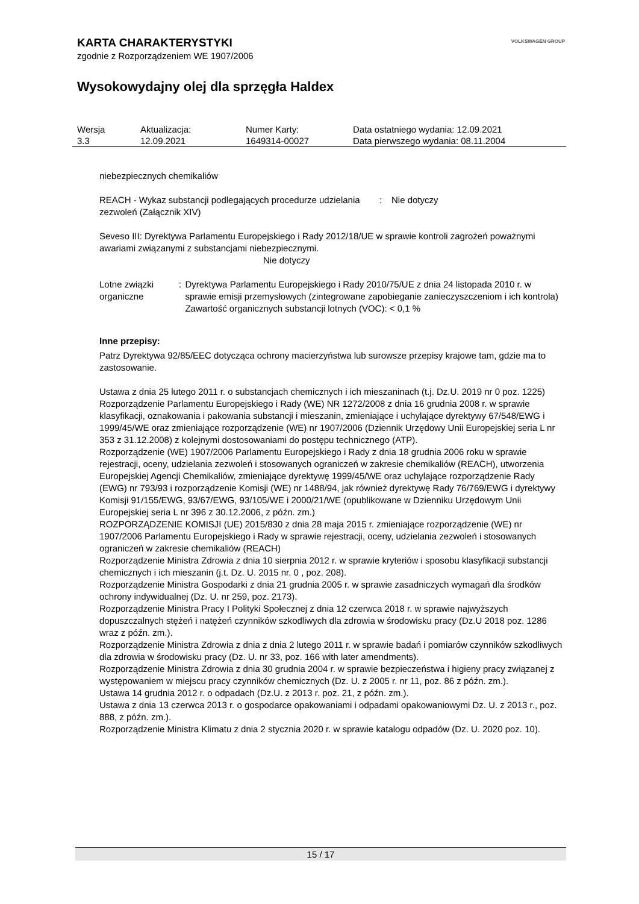VOLKSWAGEN GROUP
KARTA CHARAKTERYSTYKI
zgodnie z Rozporządzeniem WE 1907/2006
Wysokowydajny olej dla sprzęgła Haldex
| Wersja | Aktualizacja: | Numer Karty: | Data ostatniego wydania: 12.09.2021 |
| 3.3 | 12.09.2021 | 1649314-00027 | Data pierwszego wydania: 08.11.2004 |
niebezpiecznych chemikaliów
REACH - Wykaz substancji podlegających procedurze udzielania zezwoleń (Załącznik XIV)
: Nie dotyczy
Seveso III: Dyrektywa Parlamentu Europejskiego i Rady 2012/18/UE w sprawie kontroli zagrożeń poważnymi awariami związanymi z substancjami niebezpiecznymi.
Nie dotyczy
Lotne związki organiczne : Dyrektywa Parlamentu Europejskiego i Rady 2010/75/UE z dnia 24 listopada 2010 r. w sprawie emisji przemysłowych (zintegrowane zapobieganie zanieczyszczeniom i ich kontrola)
Zawartość organicznych substancji lotnych (VOC): < 0,1 %
Inne przepisy:
Patrz Dyrektywa 92/85/EEC dotycząca ochrony macierzyństwa lub surowsze przepisy krajowe tam, gdzie ma to zastosowanie.
Ustawa z dnia 25 lutego 2011 r. o substancjach chemicznych i ich mieszaninach (t.j. Dz.U. 2019 nr 0 poz. 1225)
Rozporządzenie Parlamentu Europejskiego i Rady (WE) NR 1272/2008 z dnia 16 grudnia 2008 r. w sprawie klasyfikacji, oznakowania i pakowania substancji i mieszanin, zmieniające i uchylające dyrektywy 67/548/EWG i 1999/45/WE oraz zmieniające rozporządzenie (WE) nr 1907/2006 (Dziennik Urzędowy Unii Europejskiej seria L nr 353 z 31.12.2008) z kolejnymi dostosowaniami do postępu technicznego (ATP).
Rozporządzenie (WE) 1907/2006 Parlamentu Europejskiego i Rady z dnia 18 grudnia 2006 roku w sprawie rejestracji, oceny, udzielania zezwoleń i stosowanych ograniczeń w zakresie chemikaliów (REACH), utworzenia Europejskiej Agencji Chemikaliów, zmieniające dyrektywę 1999/45/WE oraz uchylające rozporządzenie Rady (EWG) nr 793/93 i rozporządzenie Komisji (WE) nr 1488/94, jak również dyrektywę Rady 76/769/EWG i dyrektywy Komisji 91/155/EWG, 93/67/EWG, 93/105/WE i 2000/21/WE (opublikowane w Dzienniku Urzędowym Unii Europejskiej seria L nr 396 z 30.12.2006, z późn. zm.)
ROZPORZĄDZENIE KOMISJI (UE) 2015/830 z dnia 28 maja 2015 r. zmieniające rozporządzenie (WE) nr 1907/2006 Parlamentu Europejskiego i Rady w sprawie rejestracji, oceny, udzielania zezwoleń i stosowanych ograniczeń w zakresie chemikaliów (REACH)
Rozporządzenie Ministra Zdrowia z dnia 10 sierpnia 2012 r. w sprawie kryteriów i sposobu klasyfikacji substancji chemicznych i ich mieszanin (j.t. Dz. U. 2015 nr. 0 , poz. 208).
Rozporządzenie Ministra Gospodarki z dnia 21 grudnia 2005 r. w sprawie zasadniczych wymagań dla środków ochrony indywidualnej (Dz. U. nr 259, poz. 2173).
Rozporządzenie Ministra Pracy I Polityki Społecznej z dnia 12 czerwca 2018 r. w sprawie najwyższych dopuszczalnych stężeń i natężeń czynników szkodliwych dla zdrowia w środowisku pracy (Dz.U 2018 poz. 1286 wraz z późn. zm.).
Rozporządzenie Ministra Zdrowia z dnia z dnia 2 lutego 2011 r. w sprawie badań i pomiarów czynników szkodliwych dla zdrowia w środowisku pracy (Dz. U. nr 33, poz. 166 with later amendments).
Rozporządzenie Ministra Zdrowia z dnia 30 grudnia 2004 r. w sprawie bezpieczeństwa i higieny pracy związanej z występowaniem w miejscu pracy czynników chemicznych (Dz. U. z 2005 r. nr 11, poz. 86 z późn. zm.).
Ustawa 14 grudnia 2012 r. o odpadach (Dz.U. z 2013 r. poz. 21, z późn. zm.).
Ustawa z dnia 13 czerwca 2013 r. o gospodarce opakowaniami i odpadami opakowaniowymi Dz. U. z 2013 r., poz. 888, z późn. zm.).
Rozporządzenie Ministra Klimatu z dnia 2 stycznia 2020 r. w sprawie katalogu odpadów (Dz. U. 2020 poz. 10).
15 / 17